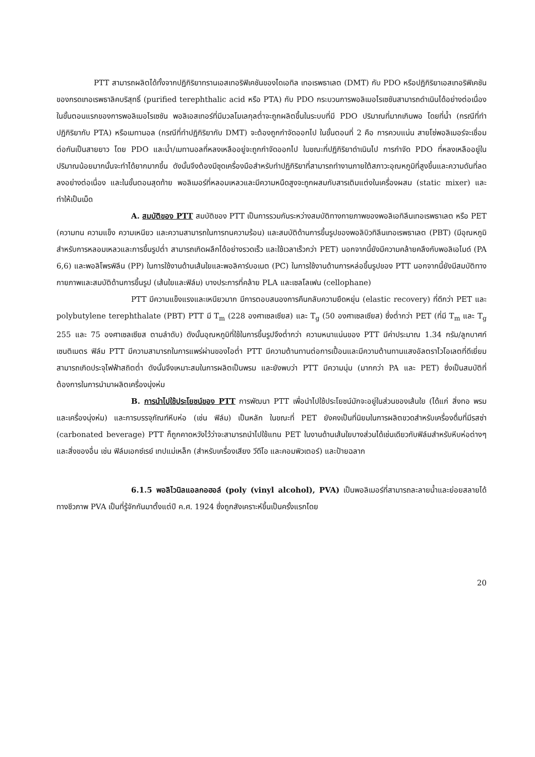PTT สามารถผลิตได้ทั้งจากปฏิกิริยาทรานเอสเทอริฟิเคชันของไดเอทิล เทอเรพธาเลต (DMT) กับ PDO หรือปฏิกิริยาเอสเทอริฟิเคชันของกรดเทอเรพธาลิคบริสุทธิ์ (purified terephthalic acid หรือ PTA) กับ PDO กระบวนการพอลิเมอไรเซชันสามารถดำเนินได้อย่างต่อเนื่อง ในขั้นตอนแรกของการพอลิเมอไรเซชัน พอลิเอสเทอร์ที่มีมวลโมเลกุลต่ำจะถูกผลิตขึ้นในระบบที่มี PDO ปริมาณที่มากเกินพอ โดยที่น้ำ (กรณีที่ทำปฏิกิริยากับ PTA) หรือเมทานอล (กรณีที่ทำปฏิกิริยากับ DMT) จะต้องถูกกำจัดออกไป ในขั้นตอนที่ 2 คือ การควบแน่น สายโซ่พอลิเมอร์จะเชื่อมต่อกันเป็นสายยาว โดย PDO และน้ำ/เมทานอลที่หลงเหลืออยู่จะถูกกำจัดออกไป ในขณะที่ปฏิกิริยาดำเนินไป การกำจัด PDO ที่หลงเหลืออยู่ในปริมาณน้อยมากนั้นจะทำได้ยากมากขึ้น ดังนั้นจึงต้องมีชุดเครื่องมือสำหรับทำปฏิกิริยาที่สามารถทำงานภายใต้สภาวะอุณหภูมิที่สูงขึ้นและความดันที่ลดลงอย่างต่อเนื่อง และในขั้นตอนสุดท้าย พอลิเมอร์ที่หลอมเหลวและมีความหนืดสูงจะถูกผสมกับสารเติมแต่งในเครื่องผสม (static mixer) และทำให้เป็นเม็ด
A. สมบัติของ PTT สมบัติของ PTT เป็นการรวมกันระหว่างสมบัติทางกายภาพของพอลิเอทิลีนเทอเรพธาเลต หรือ PET (ความทน ความแข็ง ความเหนียว และความสามารถในการทนความร้อน) และสมบัติด้านการขึ้นรูปของพอลิบิวทิลีนเทอเรพธาเลต (PBT) (มีอุณหภูมิสำหรับการหลอมเหลวและการขึ้นรูปต่ำ สามารถเกิดผลึกได้อย่างรวดเร็ว และใช้เวลาเร็วกว่า PET) นอกจากนี้ยังมีความคล้ายคลึงกับพอลิเอไมด์ (PA 6,6) และพอลิโพรพิลีน (PP) ในการใช้งานด้านเส้นใยและพอลิคาร์บอเนต (PC) ในการใช้งานด้านการหล่อขึ้นรูปของ PTT นอกจากนี้ยังมีสมบัติทางกายภาพและสมบัติด้านการขึ้นรูป (เส้นใยและฟิล์ม) บางประการที่คล้าย PLA และเซลโลเฟน (cellophane)
PTT มีความแข็งแรงและเหนียวมาก มีการตอบสนองการคืนกลับความยืดหยุ่น (elastic recovery) ที่ดีกว่า PET และ polybutylene terephthalate (PBT) PTT มี T<sub>m</sub> (228 องศาเซลเซียส) และ T<sub>g</sub> (50 องศาเซลเซียส) ซึ่งต่ำกว่า PET (ที่มี T<sub>m</sub> และ T<sub>g</sub> 255 และ 75 องศาเซลเซียส ตามลำดับ) ดังนั้นอุณหภูมิที่ใช้ในการขึ้นรูปจึงต่ำกว่า ความหนาแน่นของ PTT มีค่าประมาณ 1.34 กรัม/ลูกบาศก์เซนติเมตร ฟิล์ม PTT มีความสามารถในการแพร่ผ่านของไอต่ำ PTT มีความต้านทานต่อการเปื้อนและมีความต้านทานแสงอัลตราไวโอเลตที่ดีเยี่ยม สามารถเกิดประจุไฟฟ้าสถิตต่ำ ดังนั้นจึงเหมาะสมในการผลิตเป็นพรม และยังพบว่า PTT มีความนุ่ม (มากกว่า PA และ PET) ซึ่งเป็นสมบัติที่ต้องการในการนำมาผลิตเครื่องนุ่งห่ม
B. การนำไปใช้ประโยชน์ของ PTT การพัฒนา PTT เพื่อนำไปใช้ประโยชน์มักจะอยู่ในส่วนของเส้นใย (ได้แก่ สิ่งทอ พรม และเครื่องนุ่งห่ม) และการบรรจุภัณฑ์หีบห่อ (เช่น ฟิล์ม) เป็นหลัก ในขณะที่ PET ยังคงเป็นที่นิยมในการผลิตขวดสำหรับเครื่องดื่มที่มีรสซ่า (carbonated beverage) PTT ก็ถูกคาดหวังไว้ว่าจะสามารถนำไปใช้แทน PET ในงานด้านเส้นใยบางส่วนได้เช่นเดียวกับฟิล์มสำหรับหีบห่อต่างๆ และสิ่งของอื่น เช่น ฟิล์มเอกซ์เรย์ เทปแม่เหล็ก (สำหรับเครื่องเสียง วีดีโอ และคอมพิวเตอร์) และป้ายฉลาก
6.1.5 พอลิไวนิลแอลกอฮอล์ (poly (vinyl alcohol), PVA) เป็นพอลิเมอร์ที่สามารถละลายน้ำและย่อยสลายได้ทางชีวภาพ PVA เป็นที่รู้จักกันมาตั้งแต่ปี ค.ศ. 1924 ซึ่งถูกสังเคราะห์ขึ้นเป็นครั้งแรกโดย
20